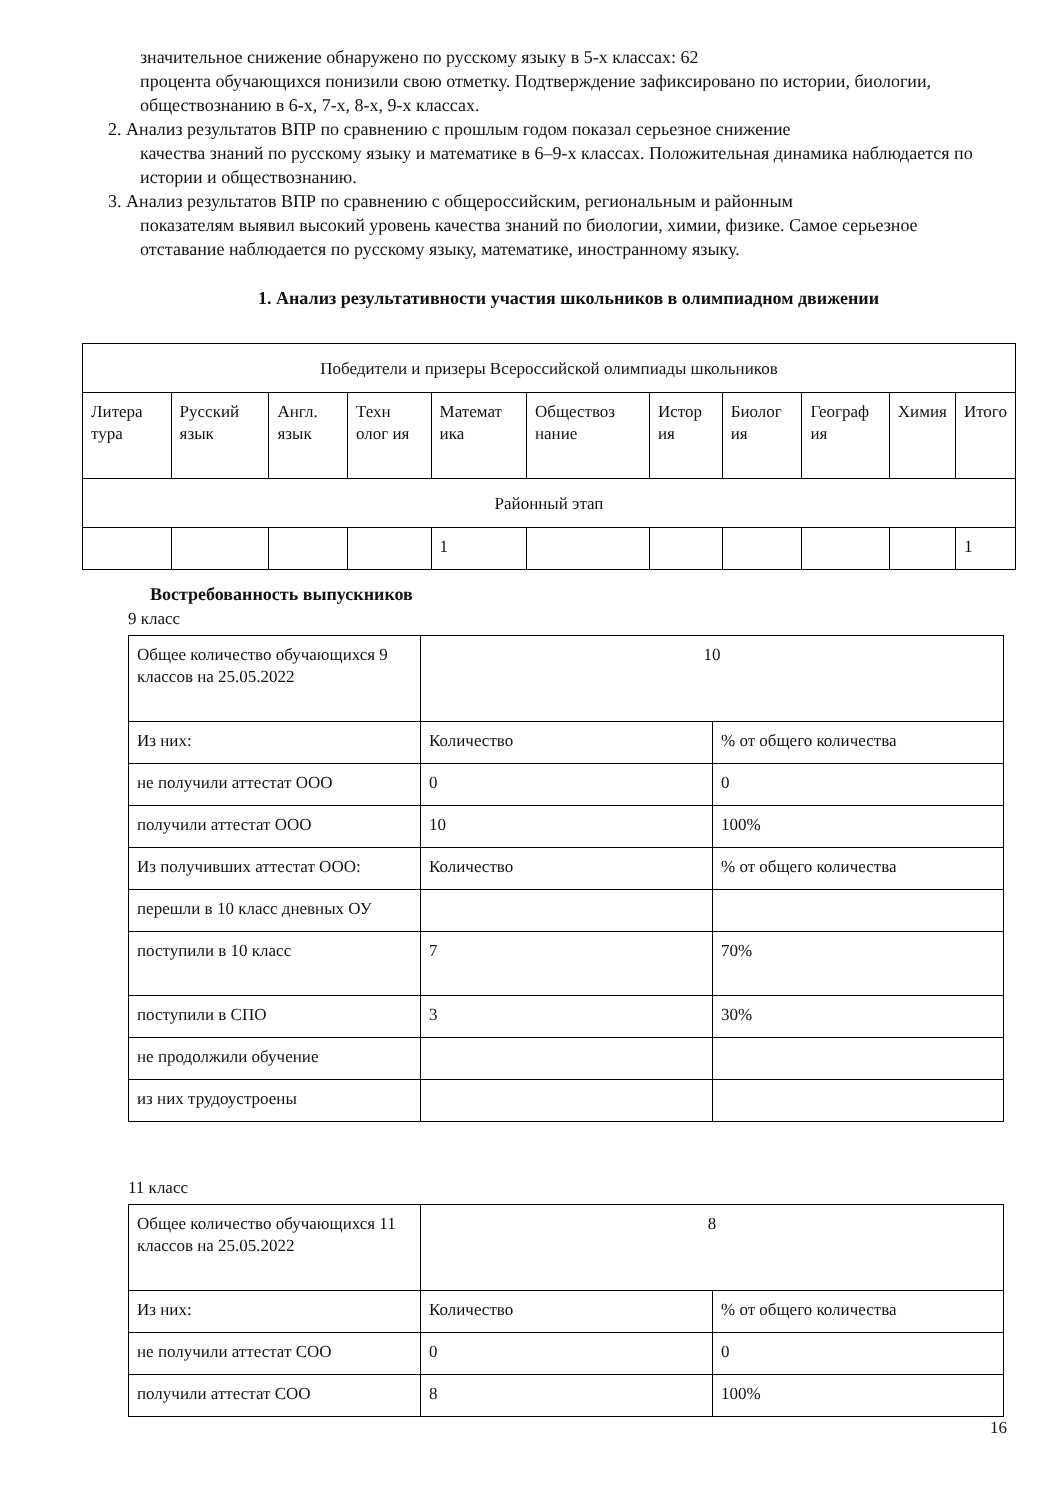значительное снижение обнаружено по русскому языку в 5-х классах: 62
процента обучающихся понизили свою отметку. Подтверждение зафиксировано по истории, биологии, обществознанию в 6-х, 7-х, 8-х, 9-х классах.
2. Анализ результатов ВПР по сравнению с прошлым годом показал серьезное снижение
качества знаний по русскому языку и математике в 6–9-х классах. Положительная динамика наблюдается по истории и обществознанию.
3. Анализ результатов ВПР по сравнению с общероссийским, региональным и районным
показателям выявил высокий уровень качества знаний по биологии, химии, физике. Самое серьезное отставание наблюдается по русскому языку, математике, иностранному языку.
1. Анализ результативности участия школьников в олимпиадном движении
| Победители и призеры Всероссийской олимпиады школьников | | | | | | | | | | |
| Литера тура | Русский язык | Англ. язык | Техн олог ия | Математ ика | Обществоз нание | Истор ия | Биолог ия | Географ ия | Химия | Итого |
| Районный этап | | | | | | | | | | |
| | | | | 1 | | | | | | 1 |
Востребованность выпускников
9 класс
| Общее количество обучающихся 9 классов на 25.05.2022 | 10 | |
| Из них: | Количество | % от общего количества |
| не получили аттестат ООО | 0 | 0 |
| получили аттестат ООО | 10 | 100% |
| Из получивших аттестат ООО: | Количество | % от общего количества |
| перешли в 10 класс дневных ОУ | | |
| поступили в 10 класс | 7 | 70% |
| поступили в СПО | 3 | 30% |
| не продолжили обучение | | |
| из них трудоустроены | | |
11 класс
| Общее количество обучающихся 11 классов на 25.05.2022 | 8 | |
| Из них: | Количество | % от общего количества |
| не получили аттестат СОО | 0 | 0 |
| получили аттестат СОО | 8 | 100% |
16